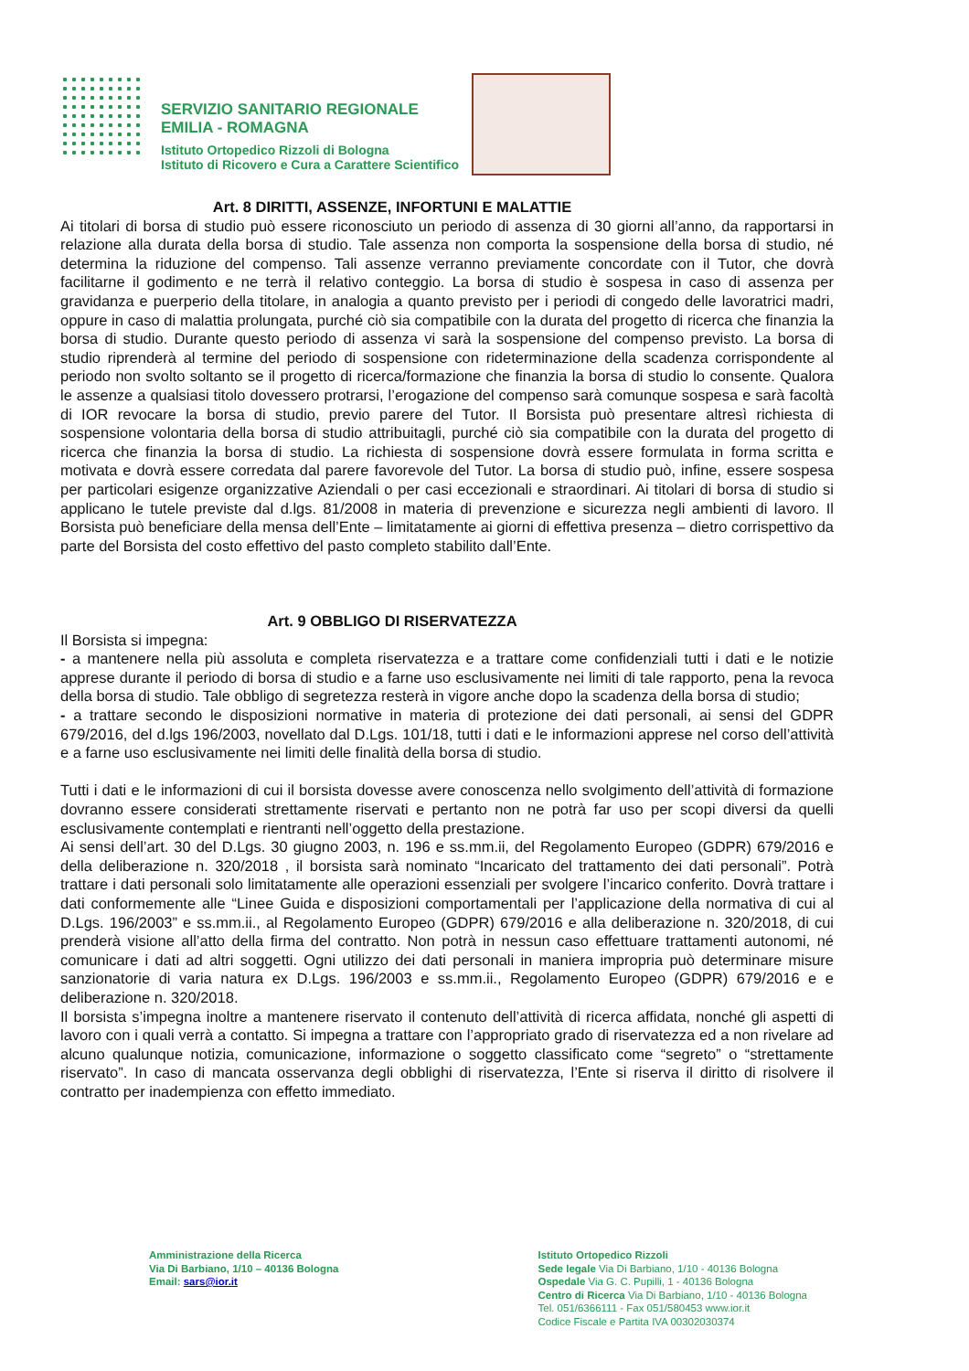SERVIZIO SANITARIO REGIONALE
EMILIA - ROMAGNA
Istituto Ortopedico Rizzoli di Bologna
Istituto di Ricovero e Cura a Carattere Scientifico
Art. 8 DIRITTI, ASSENZE, INFORTUNI E MALATTIE
Ai titolari di borsa di studio può essere riconosciuto un periodo di assenza di 30 giorni all’anno, da rapportarsi in relazione alla durata della borsa di studio. Tale assenza non comporta la sospensione della borsa di studio, né determina la riduzione del compenso. Tali assenze verranno previamente concordate con il Tutor, che dovrà facilitarne il godimento e ne terrà il relativo conteggio. La borsa di studio è sospesa in caso di assenza per gravidanza e puerperio della titolare, in analogia a quanto previsto per i periodi di congedo delle lavoratrici madri, oppure in caso di malattia prolungata, purché ciò sia compatibile con la durata del progetto di ricerca che finanzia la borsa di studio. Durante questo periodo di assenza vi sarà la sospensione del compenso previsto. La borsa di studio riprenderà al termine del periodo di sospensione con rideterminazione della scadenza corrispondente al periodo non svolto soltanto se il progetto di ricerca/formazione che finanzia la borsa di studio lo consente. Qualora le assenze a qualsiasi titolo dovessero protrarsi, l’erogazione del compenso sarà comunque sospesa e sarà facoltà di IOR revocare la borsa di studio, previo parere del Tutor. Il Borsista può presentare altresì richiesta di sospensione volontaria della borsa di studio attribuitagli, purché ciò sia compatibile con la durata del progetto di ricerca che finanzia la borsa di studio. La richiesta di sospensione dovrà essere formulata in forma scritta e motivata e dovrà essere corredata dal parere favorevole del Tutor. La borsa di studio può, infine, essere sospesa per particolari esigenze organizzative Aziendali o per casi eccezionali e straordinari. Ai titolari di borsa di studio si applicano le tutele previste dal d.lgs. 81/2008 in materia di prevenzione e sicurezza negli ambienti di lavoro. Il Borsista può beneficiare della mensa dell’Ente – limitatamente ai giorni di effettiva presenza – dietro corrispettivo da parte del Borsista del costo effettivo del pasto completo stabilito dall’Ente.
Art. 9 OBBLIGO DI RISERVATEZZA
Il Borsista si impegna:
- a mantenere nella più assoluta e completa riservatezza e a trattare come confidenziali tutti i dati e le notizie apprese durante il periodo di borsa di studio e a farne uso esclusivamente nei limiti di tale rapporto, pena la revoca della borsa di studio. Tale obbligo di segretezza resterà in vigore anche dopo la scadenza della borsa di studio;
- a trattare secondo le disposizioni normative in materia di protezione dei dati personali, ai sensi del GDPR 679/2016, del d.lgs 196/2003, novellato dal D.Lgs. 101/18, tutti i dati e le informazioni apprese nel corso dell’attività e a farne uso esclusivamente nei limiti delle finalità della borsa di studio.
Tutti i dati e le informazioni di cui il borsista dovesse avere conoscenza nello svolgimento dell’attività di formazione dovranno essere considerati strettamente riservati e pertanto non ne potrà far uso per scopi diversi da quelli esclusivamente contemplati e rientranti nell’oggetto della prestazione.
Ai sensi dell’art. 30 del D.Lgs. 30 giugno 2003, n. 196 e ss.mm.ii, del Regolamento Europeo (GDPR) 679/2016 e della deliberazione n. 320/2018 , il borsista sarà nominato “Incaricato del trattamento dei dati personali”. Potrà trattare i dati personali solo limitatamente alle operazioni essenziali per svolgere l’incarico conferito. Dovrà trattare i dati conformemente alle “Linee Guida e disposizioni comportamentali per l’applicazione della normativa di cui al D.Lgs. 196/2003” e ss.mm.ii., al Regolamento Europeo (GDPR) 679/2016 e alla deliberazione n. 320/2018, di cui prenderà visione all’atto della firma del contratto. Non potrà in nessun caso effettuare trattamenti autonomi, né comunicare i dati ad altri soggetti. Ogni utilizzo dei dati personali in maniera impropria può determinare misure sanzionatorie di varia natura ex D.Lgs. 196/2003 e ss.mm.ii., Regolamento Europeo (GDPR) 679/2016 e e deliberazione n. 320/2018.
Il borsista s’impegna inoltre a mantenere riservato il contenuto dell’attività di ricerca affidata, nonché gli aspetti di lavoro con i quali verrà a contatto. Si impegna a trattare con l’appropriato grado di riservatezza ed a non rivelare ad alcuno qualunque notizia, comunicazione, informazione o soggetto classificato come “segreto” o “strettamente riservato”. In caso di mancata osservanza degli obblighi di riservatezza, l’Ente si riserva il diritto di risolvere il contratto per inadempienza con effetto immediato.
Amministrazione della Ricerca
Via Di Barbiano, 1/10 – 40136 Bologna
Email: sars@ior.it
Istituto Ortopedico Rizzoli
Sede legale Via Di Barbiano, 1/10 - 40136 Bologna
Ospedale Via G. C. Pupilli, 1 - 40136 Bologna
Centro di Ricerca Via Di Barbiano, 1/10 - 40136 Bologna
Tel. 051/6366111 - Fax 051/580453 www.ior.it
Codice Fiscale e Partita IVA 00302030374